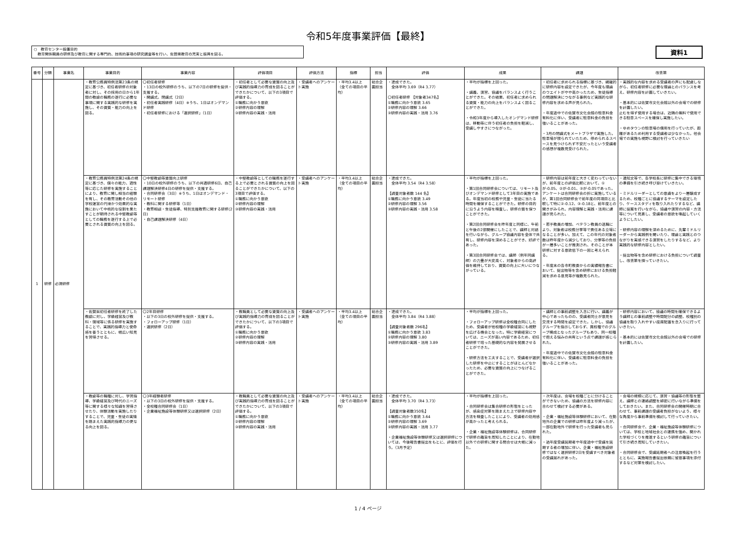令和5年度事業評価【最終】
○　教育センター設置目的
　教育関係職員の研修及び教育に関する専門的、技術的事項の研究調査等を行い、佐賀県教育の充実と振興を図る。
資料1
| 番号 | 分類 | 事業名 | 事業目的 | 事業内容 | 評価項目 | 評価方法 | 指標 | 担当 | 評価 | 成果 | 課題 | 改善策 |
| --- | --- | --- | --- | --- | --- | --- | --- | --- | --- | --- | --- | --- |
| 1 | 研修 | 必須研修 | ・教育公務員特例法第23条の規定に基づき、初任者研修の対象者に対し、その採用の日から1年間の教諭の職務の遂行に必要な事項に関する実践的な研修を実施し、その資質・能力の向上を図る。 | 〇初任者研修 ・13日の校外研修のうち、以下の7日の研修を提供・支援する。 ・開講式、閉講式（2日） ・初任者実践研修（4日）※うち、1日はオンデマンド研修 ・初任者研修における「選択研修」（1日） | ・初任者として必要な資質の向上及び実践的指導力の育成を図ることができたかについて、以下の3項目で評価する。 ①職務に向かう意欲 ②研修内容の理解 ③研修内容の実践・活用 | ・受講者へのアンケート実施 | ・平均3.4以上（全ての項目の平均） | 総合企画担当 | ・達成できた。 全体平均 3.69（R4 3.77） 〇初任者研修 【対象者347名】 ①職務に向かう意欲 3.65 ②研修内容の理解 3.66 ③研修内容の実践・活用 3.76 | ・平均が指標を上回った。 ・講義、演習、協議をバランスよく行うことができた。その結果、初任者に求められる資質・能力の向上をバランスよく図ることができた。 ・令和3年度から導入したオンデマンド研修は、移動等に伴う初任者の負担を軽減し、受講しやすさにつながった。 | ・初任者に求められる指標に基づき、網羅的に研修内容を設定できたが、今年度も理論のウエイトがやや高かったため、生徒指導の問題解決につながる事例など実践的な研修内容を求める声が見られた。 ・年度途中での佐賀市文化会館の駐車料金有料化に伴い、受講者に駐車料金の負担を強いることがあった。 ・3月の閉講式をメートプラザで実施した。駐車場が限られていたため、停められるスペースを見つけられず不安だったという受講者の感想が複数見受けられた。 | ・実践的な内容を求める受講者の声にも配慮しながら、初任者研修に必要な理論とのバランスを考え、研修内容を計画していきたい。 ・基本的には佐賀市文化会館以外の会場での研修を計画したい。 止むを得ず使用する場合は、近隣の無料で使用できる駐車スペースを確保し実施したい。 ・ゆめタウンの駐車場の借用を行っていたが、距離があるため利用する受講者は少なかった。他会場での実施も視野に検討を行っていきたい |
| | | | ・教育公務員特例法第24条の規定に基づき、個々の能力、適性等に応じた研修を実施することにより、教育に関し相当の経験を有し、その教育活動その他の学校運営の円滑かつ効果的な実施において中核的な役割を果たすことが期待される中堅教諭等としての職務を遂行する上で必要とされる資質の向上を図る。 | 〇中堅教諭等資質向上研修 ・10日の校外研修のうち、以下の共通研修6日、自己課題解決研修4日の研修を提供・支援する。 ・合同研修会（3日）※うち、1日はオンデマンド・リモート研修 ・教科に関する研修等（1日） ・教育相談・生徒指導、特別支援教育に関する研修(2日) ・自己課題解決研修（4日） | ・中堅教諭等としての職務を遂行する上で必要とされる資質の向上を図ることができたかについて、以下の3項目で評価する。 ①職務に向かう意欲 ②研修内容の理解 ③研修内容の実践・活用 | ・受講者へのアンケート実施 | ・平均3.4以上（全ての項目の平均） | 総合企画担当 | ・達成できた。 全体平均 3.54（R4 3.58） 【調査対象者数 144 名】 ①職務に向かう意欲 3.49 ②研修内容の理解 3.56 ③研修内容の実践・活用 3.58 | ・平均が指標を上回った。 ・第1回合同研修会については、リモート及びオンデマンド研修として3年目の実施である。年度当初の校務や児童・生徒に当たる時間を確保することができた。研修の目的に沿うよう内容を精査し、研修の質を保つことができた。 ・第2回合同研修会を昨年度と同様に、午前と午後の2部開催にしたことで、講師と対話を行いながら、グループ協議内容を全体で共有し、研修内容を深めることができ、好評であった。 ・第3回合同研修会では、講師（例年同講師）の力量が大変高く、対象者からの高評価を維持しており、資質の向上に大いにつながっている。 | ・研修内容は前年度と大きく変わっていないが、前年度との評価比較において、①が-0.05、②が-0.01、③が-0.05であった。アンケートは合同研修会の折に実施しているが、第1回合同研修会で前年度の同項目と比較して特に②-0.12、③-0.18と、前年度との開きがみられ、内容理解と実践・活用に課題が見られた。 ・若手教員の増加、ベテラン教員の退職により、対象者は校務分掌等で責任ある立場になることが多い。加えて、この年代の対象者数は昨年度から減少しており、分掌等の負担が一層多いことが推測され、そのことが本研修に対する意欲低下の一因と考えられる。 ・年度末の各市町教委からの実績報告書において、提出物等を含め研修における負担軽減を求める意見等が複数見られた。 | ・通知文等で、各学校長に研修に集中できる環境の準備を引き続き呼び掛けていきたい。 ・ミドルリーダーとしての意識をより一層醸成するため、校種ごとに協議するテーマを設定したり、ケーススタディを取り入れたりするなど、講師に提案を行いながら、協議や演習の内容・方法等について見直し、受講者の意欲を喚起していくようにしたい。 ・研修内容の理解を深めるために、先輩ミドルリーダーから実践例を聞いたり、理論と実践とのつながりを実感できる演習をしたりするなど、より実践的な研修内容としたい。 ・提出物等を含め研修における負担について調査し、改善策を探っていきたい。 |
| | | | ・佐賀県初任者研修を終了した教諭に対し、学級経営及び教科・領域等に係る研修を実施することで、実践的指導力と使命感を養うとともに、幅広い知見を習得させる。 | 〇2年目研修 ・以下の3日の校外研修を提供・支援する。 ・フォローアップ研修（1日） ・選択研修（2日） | ・教職員として必要な資質の向上及び実践的指導力の育成を図ることができたかについて、以下の3項目で評価する。 ①職務に向かう意欲 ②研修内容の理解 ③研修内容の実践・活用 | ・受講者へのアンケート実施 | ・平均3.4以上（全ての項目の平均） | 総合企画担当 | ・達成できた。 全体平均 3.84（R4 3.88） 【調査対象者数 296名】 ①職務に向かう意欲 3.83 ②研修内容の理解 3.80 ③研修内容の実践・活用 3.89 | ・平均が指標を上回った。 ・フォローアップ研修は全校種合同にしたため、受講者が他校種の学級経営にも視野を広げる機会となった。特に学級経営については、ニーズが高い内容であるため、初任者研修で培った基礎的な内容を発展させることができた。 ・研修方法を工夫することで、受講者が選択した研修を中止にすることがほとんどなかったため、必要な資質の向上につなげることができた。 | ・講師との事前調整を入念に行い、講義が中心であったものの、受講者同士が意見を交流する時間を設定できた。しかし、協議グループを指示しておらず、異校種でのグループ構成となったグループもあり、同一校種で抱える悩みの共有という点で課題が感じられた。 ・年度途中での佐賀市文化会館の駐車料金有料化に伴い、受講者に駐車料金の負担を強いることがあった。 | ・研修内容において、協議の時間を確保できるよう講師との事前調整や時間配分の調整、校種別の協議を取り入れやすい座席配置を念入りに行っていきたい。 ・基本的には佐賀市文化会館以外の会場での研修を計画したい。 |
| | | | ・教諭等の職種に対し、学習指導、学級経営及び時代のニーズ等に関する様々な知識を習得させたり、体験活動を実施したりすることで、児童・生徒の実情を踏まえた実践的指導力の更なる向上を図る。 | 〇3年経験者研修 ・以下の3日の校外研修を提供・支援する。 ・全校種合同研修会（1日） ・企業福祉施設等体験研修又は選択研修（2日） | ・教職員として必要な資質の向上及び実践的指導力の育成を図ることができたかについて、以下の3項目で評価する。 ①職務に向かう意欲 ②研修内容の理解 ③研修内容の実践・活用 | ・受講者へのアンケート実施 | ・平均3.4以上（全ての項目の平均） | 総合企画担当 | ・達成できた。 全体平均 3.70（R4 3.73） 【調査対象者数350名】 ①職務に向かう意欲 3.64 ②研修内容の理解 3.69 ③研修内容の実践・活用 3.77 ・企業福祉施設等体験研修又は選択研修については、今後報告書提出をもとに、評価を行う。（3月予定） | ・平均が指標を上回った。 ・合同研修会は集合研修の形態をとったが、感染症対策を踏まえた上で研修内容や方法を精査したことにより、受講者の効用感が高かったと考えられる。 ・企業・福祉施設等体験研修は、合同研修で研修の趣旨を周知したことにより、在勤地以外での研修に関する問合せは大幅に減った。 | ・次年度は、会場を校種ごとに分けることができないため、協議の方法を研修内容に合わせて検討する必要がある。 ・企業・福祉施設等体験研修において、在勤地外の企業での研修は昨年度より減ったが、一部在勤地外で研修を行った受講者も見られた。 ・過年度受講延期者や年度途中で受講を延期する者の増加に伴い、企業・福祉施設研修ではなく選択研修2日を受講すべき対象者の受講漏れがあった。 | ・会場の規模に応じて、演習・協議等の形態を整え、講師との連絡調整を綿密に行いながら準備をしておきたい。また、合同研修会の開催時期に合わせて、事前課題の受講者負担がないよう、様々な角度から事前準備を検討して行っていきたい。 ・合同研修会で、企業・福祉施設等体験研修については、学校と地域社会との連携を強め、開かれた学校づくりを推進するという研修の趣旨について引き続き周知していきたい。 ・合同研修会で、受講延期者への注意喚起を行うとともに、実施報告書提出依頼に留意事項を添付するなど対策を検討したい。 |
1 / 4 ページ